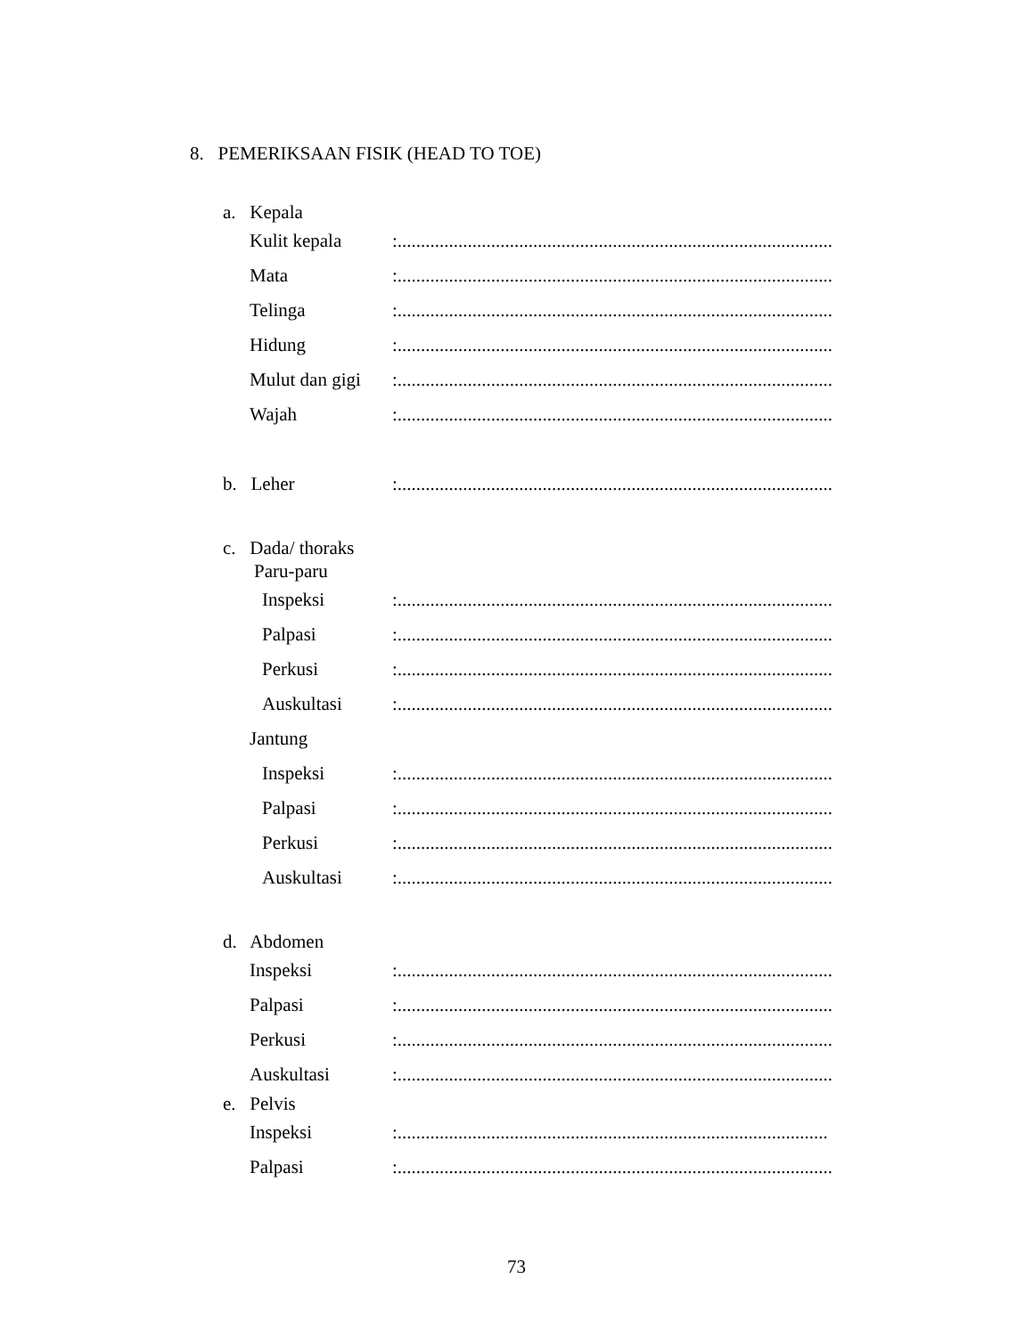8. PEMERIKSAAN FISIK (HEAD TO TOE)
a. Kepala
Kulit kepala:.............................................................................................
Mata:.............................................................................................
Telinga:.............................................................................................
Hidung:.............................................................................................
Mulut dan gigi:.............................................................................................
Wajah:.............................................................................................
b. Leher:.............................................................................................
c. Dada/ thoraks
Paru-paru
Inspeksi:.............................................................................................
Palpasi:.............................................................................................
Perkusi:.............................................................................................
Auskultasi:.............................................................................................
Jantung
Inspeksi:.............................................................................................
Palpasi:.............................................................................................
Perkusi:.............................................................................................
Auskultasi:.............................................................................................
d. Abdomen
Inspeksi:.............................................................................................
Palpasi:.............................................................................................
Perkusi:.............................................................................................
Auskultasi:.............................................................................................
e. Pelvis
Inspeksi:............................................................................................
Palpasi:.............................................................................................
73